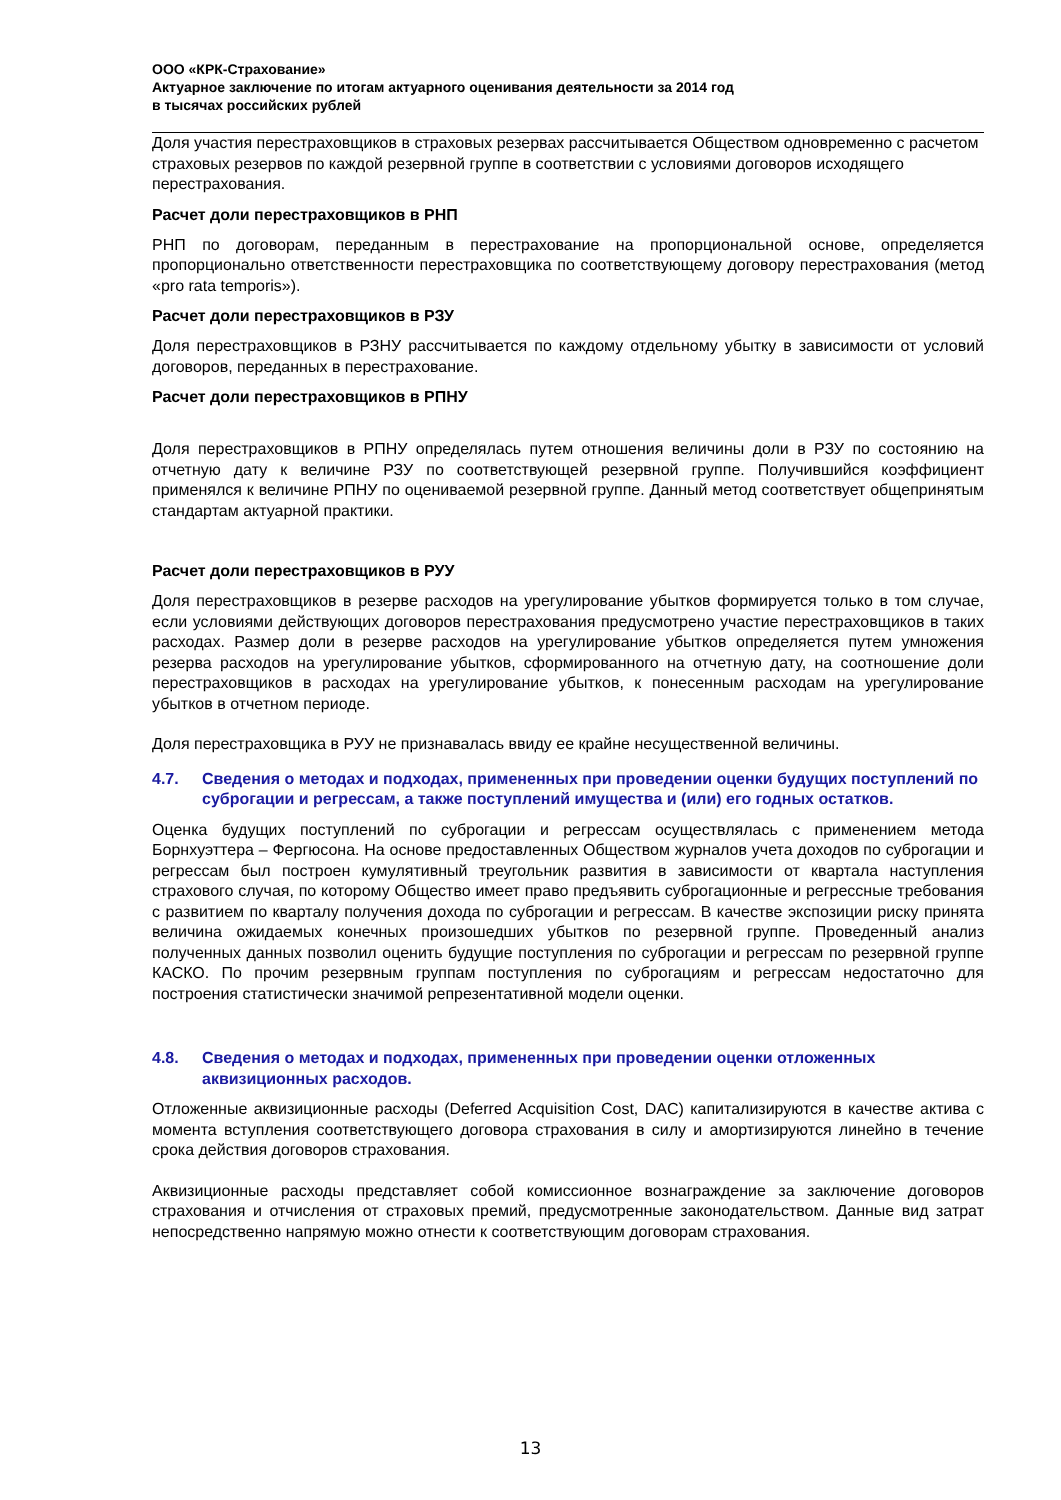ООО «КРК-Страхование»
Актуарное заключение по итогам актуарного оценивания деятельности за 2014 год
в тысячах российских рублей
Доля участия перестраховщиков в страховых резервах рассчитывается Обществом одновременно с расчетом страховых резервов по каждой резервной группе в соответствии с условиями договоров исходящего перестрахования.
Расчет доли перестраховщиков в РНП
РНП по договорам, переданным в перестрахование на пропорциональной основе, определяется пропорционально ответственности перестраховщика по соответствующему договору перестрахования (метод «pro rata temporis»).
Расчет доли перестраховщиков в РЗУ
Доля перестраховщиков в РЗНУ рассчитывается по каждому отдельному убытку в зависимости от условий договоров, переданных в перестрахование.
Расчет доли перестраховщиков в РПНУ
Доля перестраховщиков в РПНУ определялась путем отношения величины доли в РЗУ по состоянию на отчетную дату к величине РЗУ по соответствующей резервной группе. Получившийся коэффициент применялся к величине РПНУ по оцениваемой резервной группе. Данный метод соответствует общепринятым стандартам актуарной практики.
Расчет доли перестраховщиков в РУУ
Доля перестраховщиков в резерве расходов на урегулирование убытков формируется только в том случае, если условиями действующих договоров перестрахования предусмотрено участие перестраховщиков в таких расходах. Размер доли в резерве расходов на урегулирование убытков определяется путем умножения резерва расходов на урегулирование убытков, сформированного на отчетную дату, на соотношение доли перестраховщиков в расходах на урегулирование убытков, к понесенным расходам на урегулирование убытков в отчетном периоде.
Доля перестраховщика в РУУ не признавалась ввиду ее крайне несущественной величины.
4.7. Сведения о методах и подходах, примененных при проведении оценки будущих поступлений по суброгации и регрессам, а также поступлений имущества и (или) его годных остатков.
Оценка будущих поступлений по суброгации и регрессам осуществлялась с применением метода Борнхуэттера – Фергюсона. На основе предоставленных Обществом журналов учета доходов по суброгации и регрессам был построен кумулятивный треугольник развития в зависимости от квартала наступления страхового случая, по которому Общество имеет право предъявить суброгационные и регрессные требования с развитием по кварталу получения дохода по суброгации и регрессам. В качестве экспозиции риску принята величина ожидаемых конечных произошедших убытков по резервной группе. Проведенный анализ полученных данных позволил оценить будущие поступления по суброгации и регрессам по резервной группе КАСКО. По прочим резервным группам поступления по суброгациям и регрессам недостаточно для построения статистически значимой репрезентативной модели оценки.
4.8. Сведения о методах и подходах, примененных при проведении оценки отложенных аквизиционных расходов.
Отложенные аквизиционные расходы (Deferred Acquisition Cost, DAC) капитализируются в качестве актива с момента вступления соответствующего договора страхования в силу и амортизируются линейно в течение срока действия договоров страхования.
Аквизиционные расходы представляет собой комиссионное вознаграждение за заключение договоров страхования и отчисления от страховых премий, предусмотренные законодательством. Данные вид затрат непосредственно напрямую можно отнести к соответствующим договорам страхования.
13